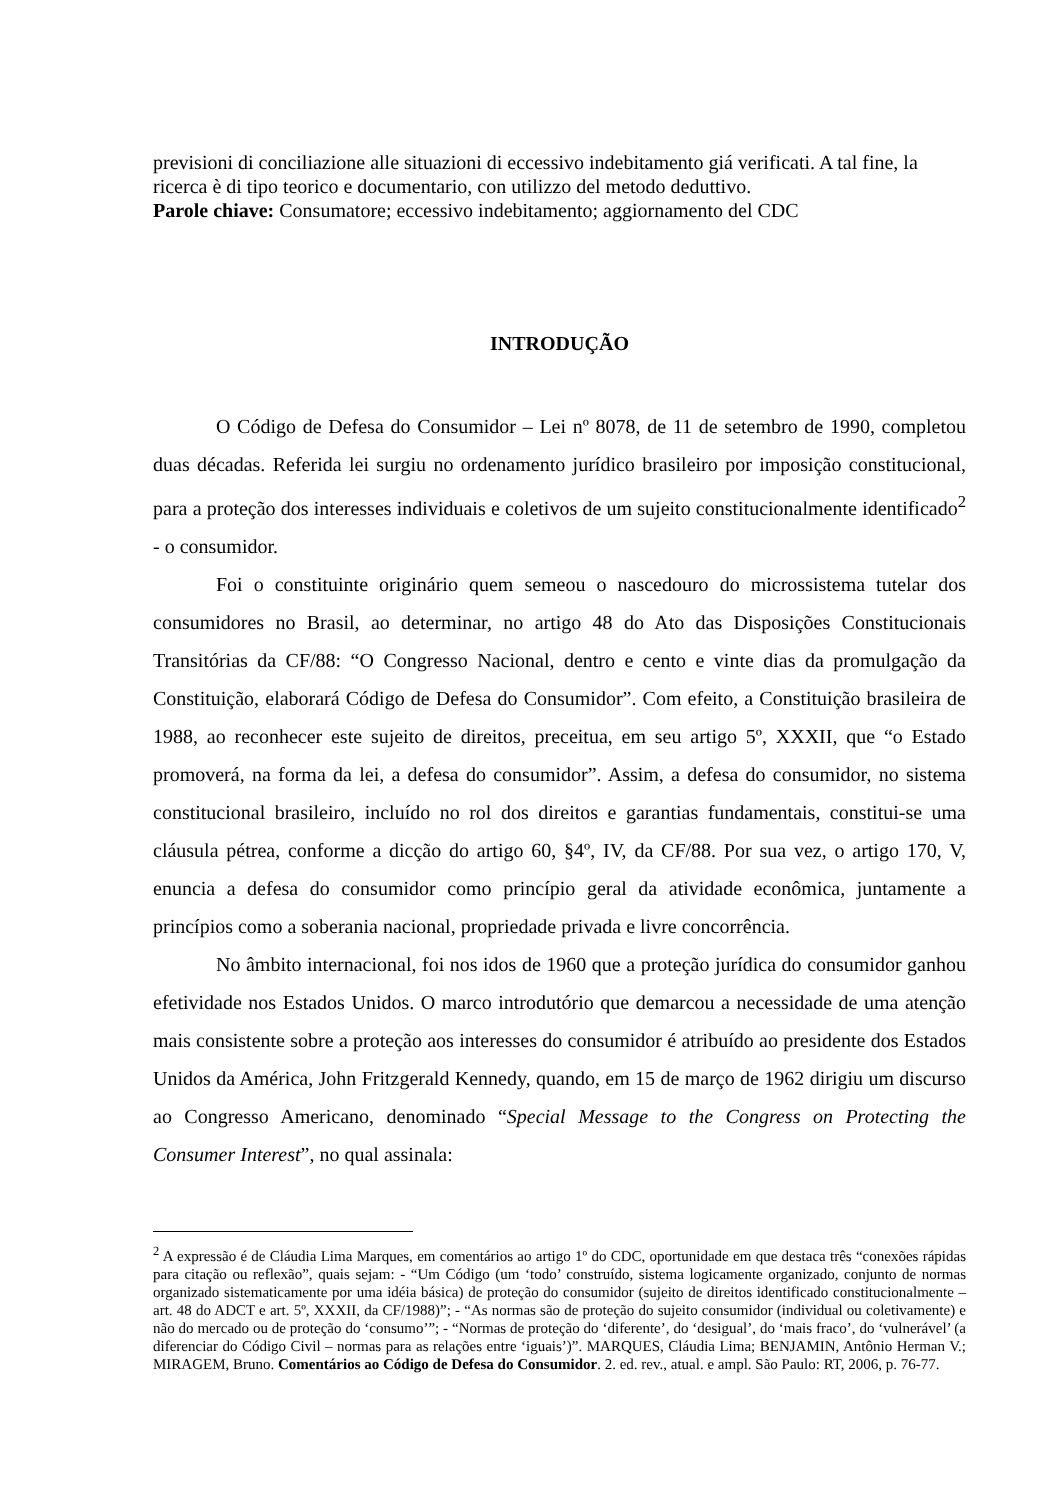previsioni di conciliazione alle situazioni di eccessivo indebitamento giá verificati. A tal fine, la ricerca è di tipo teorico e documentario, con utilizzo del metodo deduttivo.
Parole chiave: Consumatore; eccessivo indebitamento; aggiornamento del CDC
INTRODUÇÃO
O Código de Defesa do Consumidor – Lei nº 8078, de 11 de setembro de 1990, completou duas décadas. Referida lei surgiu no ordenamento jurídico brasileiro por imposição constitucional, para a proteção dos interesses individuais e coletivos de um sujeito constitucionalmente identificado<sup>2</sup> - o consumidor.
Foi o constituinte originário quem semeou o nascedouro do microssistema tutelar dos consumidores no Brasil, ao determinar, no artigo 48 do Ato das Disposições Constitucionais Transitórias da CF/88: “O Congresso Nacional, dentro e cento e vinte dias da promulgação da Constituição, elaborará Código de Defesa do Consumidor”. Com efeito, a Constituição brasileira de 1988, ao reconhecer este sujeito de direitos, preceitua, em seu artigo 5º, XXXII, que “o Estado promoverá, na forma da lei, a defesa do consumidor”. Assim, a defesa do consumidor, no sistema constitucional brasileiro, incluído no rol dos direitos e garantias fundamentais, constitui-se uma cláusula pétrea, conforme a dicção do artigo 60, §4º, IV, da CF/88. Por sua vez, o artigo 170, V, enuncia a defesa do consumidor como princípio geral da atividade econômica, juntamente a princípios como a soberania nacional, propriedade privada e livre concorrência.
No âmbito internacional, foi nos idos de 1960 que a proteção jurídica do consumidor ganhou efetividade nos Estados Unidos. O marco introdutório que demarcou a necessidade de uma atenção mais consistente sobre a proteção aos interesses do consumidor é atribuído ao presidente dos Estados Unidos da América, John Fritzgerald Kennedy, quando, em 15 de março de 1962 dirigiu um discurso ao Congresso Americano, denominado “Special Message to the Congress on Protecting the Consumer Interest”, no qual assinala:
<sup>2</sup> A expressão é de Cláudia Lima Marques, em comentários ao artigo 1º do CDC, oportunidade em que destaca três “conexões rápidas para citação ou reflexão”, quais sejam: - “Um Código (um ‘todo’ construído, sistema logicamente organizado, conjunto de normas organizado sistematicamente por uma idéia básica) de proteção do consumidor (sujeito de direitos identificado constitucionalmente – art. 48 do ADCT e art. 5º, XXXII, da CF/1988)”; - “As normas são de proteção do sujeito consumidor (individual ou coletivamente) e não do mercado ou de proteção do ‘consumo’”; - “Normas de proteção do ‘diferente’, do ‘desigual’, do ‘mais fraco’, do ‘vulnerável’ (a diferenciar do Código Civil – normas para as relações entre ‘iguais’)”. MARQUES, Cláudia Lima; BENJAMIN, Antônio Herman V.; MIRAGEM, Bruno. Comentários ao Código de Defesa do Consumidor. 2. ed. rev., atual. e ampl. São Paulo: RT, 2006, p. 76-77.